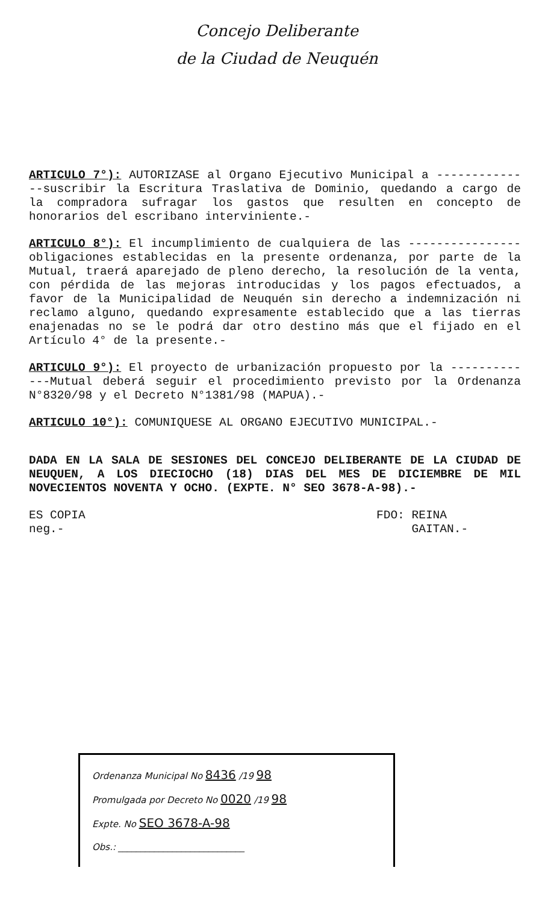Concejo Deliberante
de la Ciudad de Neuquén
ARTICULO 7°): AUTORIZASE al Organo Ejecutivo Municipal a --------------suscribir la Escritura Traslativa de Dominio, quedando a cargo de la compradora sufragar los gastos que resulten en concepto de honorarios del escribano interviniente.-
ARTICULO 8°): El incumplimiento de cualquiera de las ----------------obligaciones establecidas en la presente ordenanza, por parte de la Mutual, traerá aparejado de pleno derecho, la resolución de la venta, con pérdida de las mejoras introducidas y los pagos efectuados, a favor de la Municipalidad de Neuquén sin derecho a indemnización ni reclamo alguno, quedando expresamente establecido que a las tierras enajenadas no se le podrá dar otro destino más que el fijado en el Artículo 4° de la presente.-
ARTICULO 9°): El proyecto de urbanización propuesto por la -------------Mutual deberá seguir el procedimiento previsto por la Ordenanza N°8320/98 y el Decreto N°1381/98 (MAPUA).-
ARTICULO 10°): COMUNIQUESE AL ORGANO EJECUTIVO MUNICIPAL.-
DADA EN LA SALA DE SESIONES DEL CONCEJO DELIBERANTE DE LA CIUDAD DE NEUQUEN, A LOS DIECIOCHO (18) DIAS DEL MES DE DICIEMBRE DE MIL NOVECIENTOS NOVENTA Y OCHO. (EXPTE. N° SEO 3678-A-98).-
ES COPIA
neg.-
FDO: REINA
GAITAN.-
Ordenanza Municipal No 8436 /19 98
Promulgada por Decreto No 0020 /19 98
Expte. No SEO 3678-A-98
Obs.: ____________________________